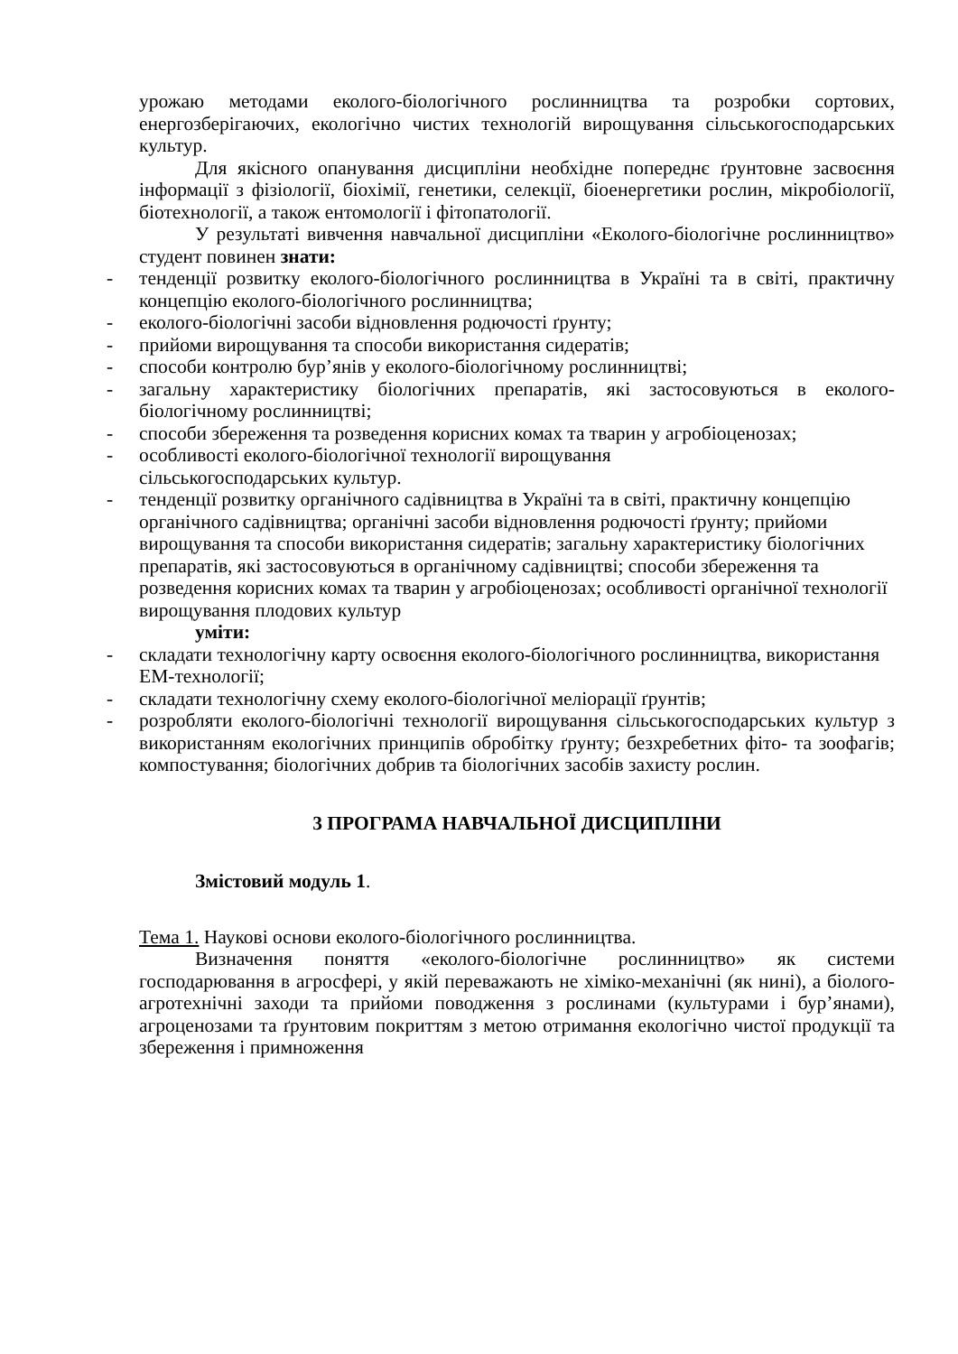урожаю методами еколого-біологічного рослинництва та розробки сортових, енергозберігаючих, екологічно чистих технологій вирощування сільськогосподарських культур.
Для якісного опанування дисципліни необхідне попереднє ґрунтовне засвоєння інформації з фізіології, біохімії, генетики, селекції, біоенергетики рослин, мікробіології, біотехнології, а також ентомології і фітопатології.
У результаті вивчення навчальної дисципліни «Еколого-біологічне рослинництво» студент повинен знати:
- тенденції розвитку еколого-біологічного рослинництва в Україні та в світі, практичну концепцію еколого-біологічного рослинництва;
- еколого-біологічні засоби відновлення родючості ґрунту;
- прийоми вирощування та способи використання сидератів;
- способи контролю бур’янів у еколого-біологічному рослинництві;
- загальну характеристику біологічних препаратів, які застосовуються в еколого-біологічному рослинництві;
- способи збереження та розведення корисних комах та тварин у агробіоценозах;
- особливості еколого-біологічної технології вирощування
сільськогосподарських культур.
- тенденції розвитку органічного садівництва в Україні та в світі, практичну концепцію органічного садівництва; органічні засоби відновлення родючості ґрунту; прийоми вирощування та способи використання сидератів; загальну характеристику біологічних препаратів, які застосовуються в органічному садівництві; способи збереження та розведення корисних комах та тварин у агробіоценозах; особливості органічної технології вирощування плодових культур
уміти:
- складати технологічну карту освоєння еколого-біологічного рослинництва, використання ЕМ-технології;
- складати технологічну схему еколого-біологічної меліорації ґрунтів;
- розробляти еколого-біологічні технології вирощування сільськогосподарських культур з використанням екологічних принципів обробітку ґрунту; безхребетних фіто- та зоофагів; компостування; біологічних добрив та біологічних засобів захисту рослин.
3 ПРОГРАМА НАВЧАЛЬНОЇ ДИСЦИПЛІНИ
Змістовий модуль 1.
Тема 1. Наукові основи еколого-біологічного рослинництва.
Визначення поняття «еколого-біологічне рослинництво» як системи господарювання в агросфері, у якій переважають не хіміко-механічні (як нині), а біолого-агротехнічні заходи та прийоми поводження з рослинами (культурами і бур’янами), агроценозами та ґрунтовим покриттям з метою отримання екологічно чистої продукції та збереження і примноження